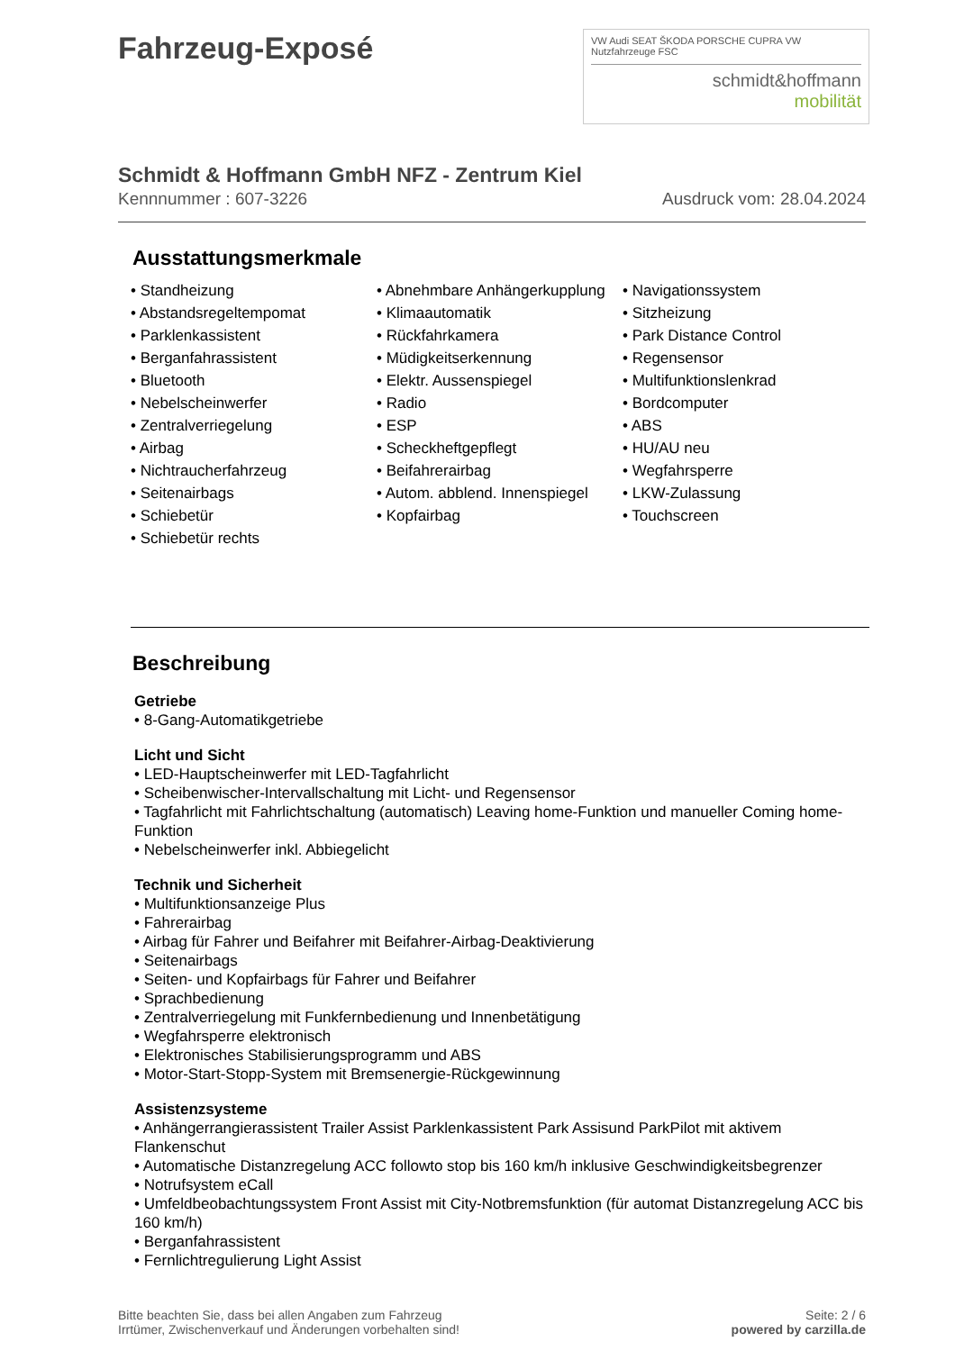Fahrzeug-Exposé
VW Audi SEAT ŠKODA PORSCHE CUPRA VW Nutzfahrzeuge FSC
schmidt&hoffmann
mobilität
Schmidt & Hoffmann GmbH NFZ - Zentrum Kiel
Kennnummer : 607-3226 Ausdruck vom: 28.04.2024
Ausstattungsmerkmale
• Standheizung
• Abstandsregeltempomat
• Parklenkassistent
• Berganfahrassistent
• Bluetooth
• Nebelscheinwerfer
• Zentralverriegelung
• Airbag
• Nichtraucherfahrzeug
• Seitenairbags
• Schiebetür
• Schiebetür rechts
• Abnehmbare Anhängerkupplung
• Klimaautomatik
• Rückfahrkamera
• Müdigkeitserkennung
• Elektr. Aussenspiegel
• Radio
• ESP
• Scheckheftgepflegt
• Beifahrerairbag
• Autom. abblend. Innenspiegel
• Kopfairbag
• Navigationssystem
• Sitzheizung
• Park Distance Control
• Regensensor
• Multifunktionslenkrad
• Bordcomputer
• ABS
• HU/AU neu
• Wegfahrsperre
• LKW-Zulassung
• Touchscreen
Beschreibung
Getriebe
• 8-Gang-Automatikgetriebe
Licht und Sicht
• LED-Hauptscheinwerfer mit LED-Tagfahrlicht
• Scheibenwischer-Intervallschaltung mit Licht- und Regensensor
• Tagfahrlicht mit Fahrlichtschaltung (automatisch) Leaving home-Funktion und manueller Coming home-Funktion
• Nebelscheinwerfer inkl. Abbiegelicht
Technik und Sicherheit
• Multifunktionsanzeige Plus
• Fahrerairbag
• Airbag für Fahrer und Beifahrer mit Beifahrer-Airbag-Deaktivierung
• Seitenairbags
• Seiten- und Kopfairbags für Fahrer und Beifahrer
• Sprachbedienung
• Zentralverriegelung mit Funkfernbedienung und Innenbetätigung
• Wegfahrsperre elektronisch
• Elektronisches Stabilisierungsprogramm und ABS
• Motor-Start-Stopp-System mit Bremsenergie-Rückgewinnung
Assistenzsysteme
• Anhängerrangierassistent Trailer Assist Parklenkassistent Park Assisund ParkPilot mit aktivem Flankenschut
• Automatische Distanzregelung ACC followto stop bis 160 km/h inklusive Geschwindigkeitsbegrenzer
• Notrufsystem eCall
• Umfeldbeobachtungssystem Front Assist mit City-Notbremsfunktion (für automat Distanzregelung ACC bis 160 km/h)
• Berganfahrassistent
• Fernlichtregulierung Light Assist
Bitte beachten Sie, dass bei allen Angaben zum Fahrzeug
Irrtümer, Zwischenverkauf und Änderungen vorbehalten sind! Seite: 2 / 6
powered by carzilla.de